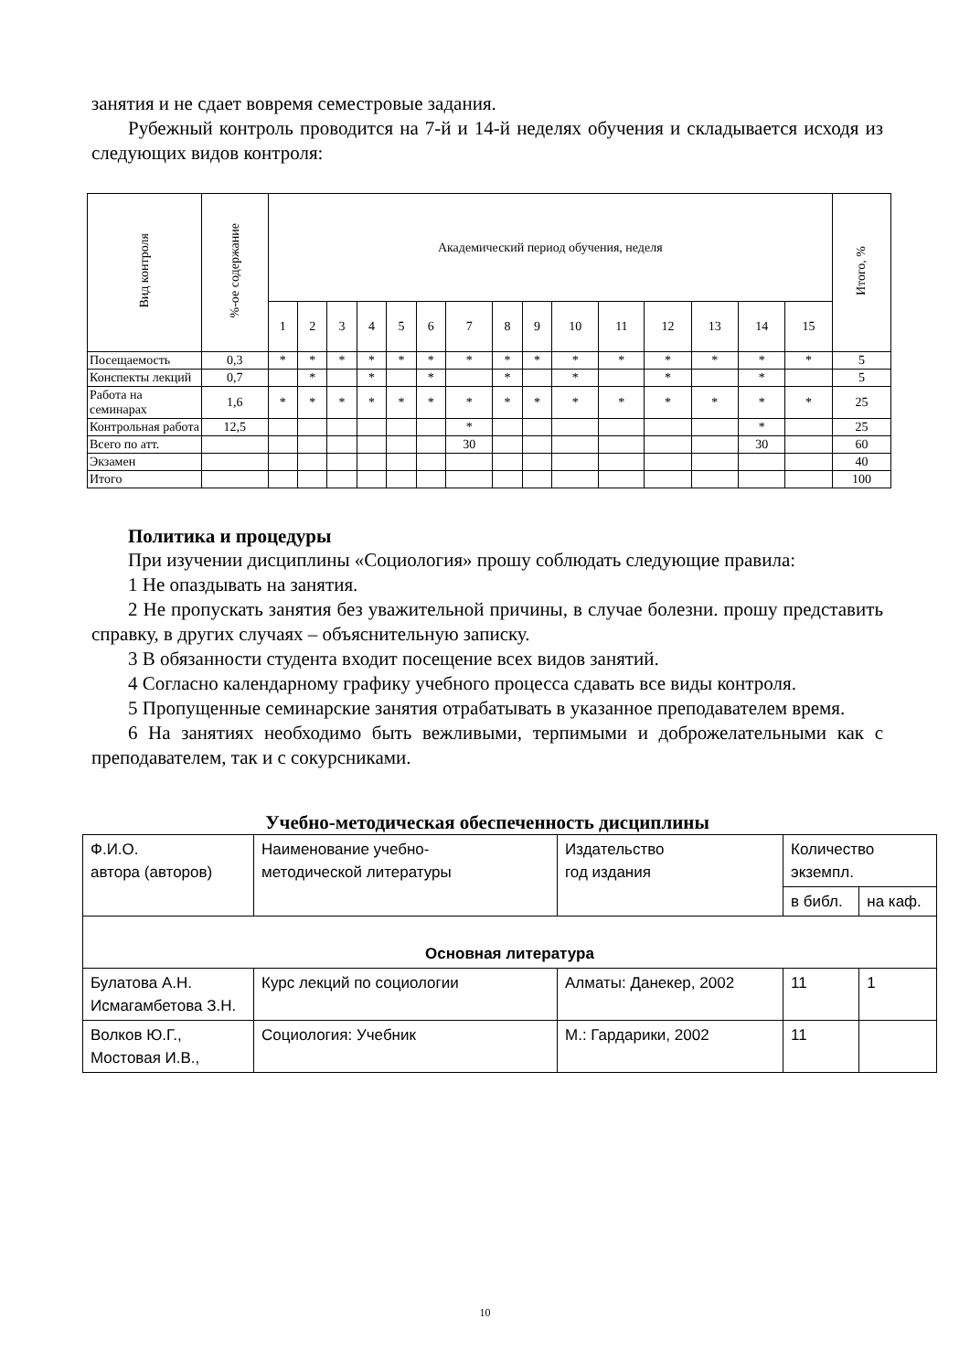занятия и не сдает вовремя семестровые задания.
Рубежный контроль проводится на 7-й и 14-й неделях обучения и складывается исходя из следующих видов контроля:
| Вид контроля | %-ое содержание | Академический период обучения, неделя | | | | | | | | | | | | | | | Итого, % |
| --- | --- | --- | --- | --- | --- | --- | --- | --- | --- | --- | --- | --- | --- | --- | --- | --- | --- |
| | | 1 | 2 | 3 | 4 | 5 | 6 | 7 | 8 | 9 | 10 | 11 | 12 | 13 | 14 | 15 | |
| Посещаемость | 0,3 | * | * | * | * | * | * | * | * | * | * | * | * | * | * | * | 5 |
| Конспекты лекций | 0,7 | | * | | * | | * | | * | | * | | * | | * | | 5 |
| Работа на семинарах | 1,6 | * | * | * | * | * | * | * | * | * | * | * | * | * | * | * | 25 |
| Контрольная работа | 12,5 | | | | | | | * | | | | | | | * | | 25 |
| Всего по атт. | | | | | | | | 30 | | | | | | | 30 | | 60 |
| Экзамен | | | | | | | | | | | | | | | | | 40 |
| Итого | | | | | | | | | | | | | | | | | 100 |
Политика и процедуры
При изучении дисциплины «Социология» прошу соблюдать следующие правила:
1 Не опаздывать на занятия.
2 Не пропускать занятия без уважительной причины, в случае болезни. прошу представить справку, в других случаях – объяснительную записку.
3 В обязанности студента входит посещение всех видов занятий.
4 Согласно календарному графику учебного процесса сдавать все виды контроля.
5 Пропущенные семинарские занятия отрабатывать в указанное преподавателем время.
6 На занятиях необходимо быть вежливыми, терпимыми и доброжелательными как с преподавателем, так и с сокурсниками.
Учебно-методическая обеспеченность дисциплины
| Ф.И.О. автора (авторов) | Наименование учебно- методической литературы | Издательство год издания | Количество экземпл. | |
| | | | в библ. | на каф. |
| Основная литература | | | | |
| Булатова А.Н. Исмагамбетова З.Н. | Курс лекций по социологии | Алматы: Данекер, 2002 | 11 | 1 |
| Волков Ю.Г., Мостовая И.В., | Социология: Учебник | М.: Гардарики, 2002 | 11 | |
10